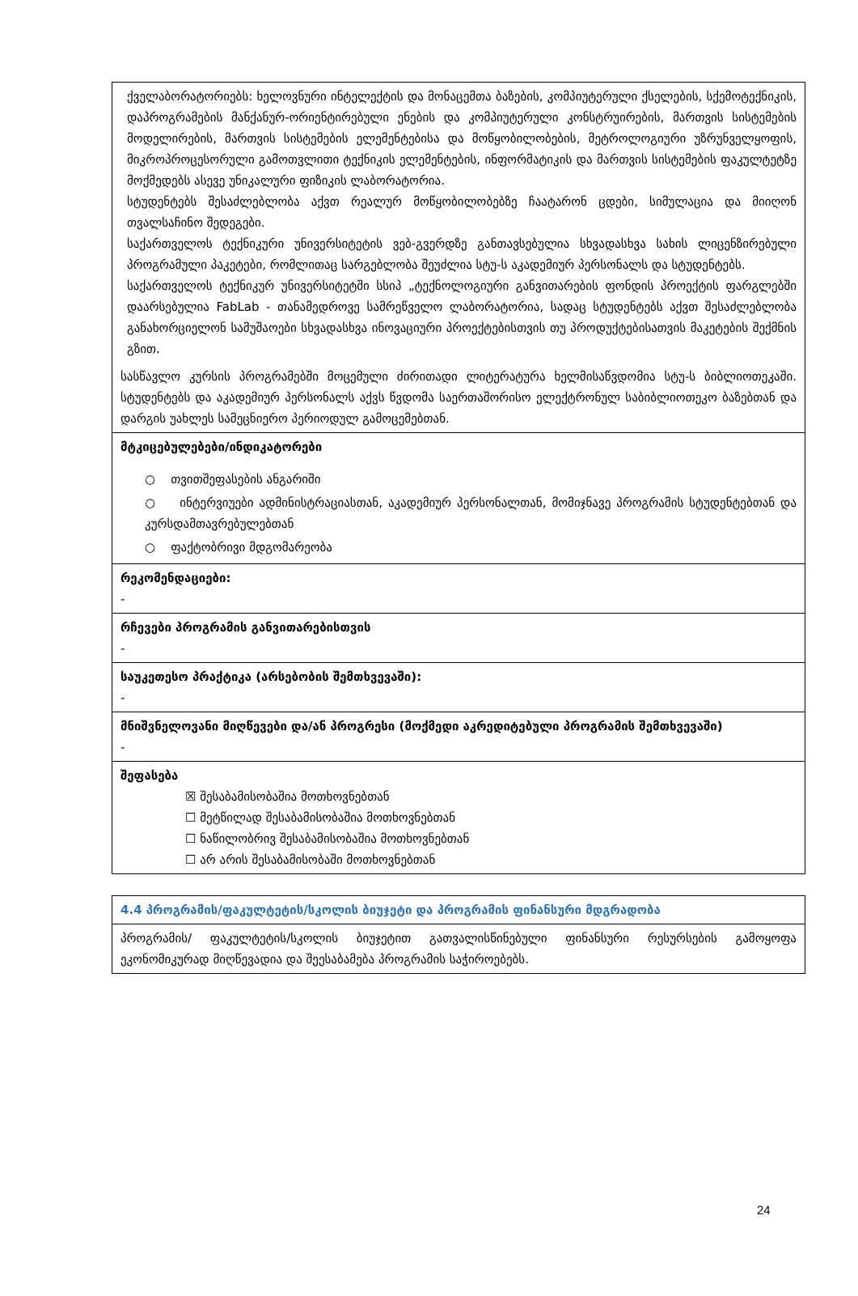| ქველაბორატორიებს: ხელოვნური ინტელექტის და მონაცემთა ბაზების, კომპიუტერული ქსელების, სქემოტექნიკის, დაპროგრამების მანქანურ-ორიენტირებული ენების და კომპიუტერული კონსტრუირების, მართვის სისტემების მოდელირების, მართვის სისტემების ელემენტებისა და მოწყობილობების, მეტროლოგიური უზრუნველყოფის, მიკროპროცესორული გამოთვლითი ტექნიკის ელემენტების, ინფორმატიკის და მართვის სისტემების ფაკულტეტზე მოქმედებს ასევე უნიკალური ფიზიკის ლაბორატორია. სტუდენტებს შესაძლებლობა აქვთ რეალურ მოწყობილობებზე ჩაატარონ ცდები, სიმულაცია და მიიღონ თვალსაჩინო შედეგები. საქართველოს ტექნიკური უნივერსიტეტის ვებ-გვერდზე განთავსებულია სხვადასხვა სახის ლიცენზირებული პროგრამული პაკეტები, რომლითაც სარგებლობა შეუძლია სტუ-ს აკადემიურ პერსონალს და სტუდენტებს. საქართველოს ტექნიკურ უნივერსიტეტში სსიპ „ტექნოლოგიური განვითარების ფონდის პროექტის ფარგლებში დაარსებულია FabLab - თანამედროვე სამრეწველო ლაბორატორია, სადაც სტუდენტებს აქვთ შესაძლებლობა განახორციელონ სამუშაოები სხვადასხვა ინოვაციური პროექტებისთვის თუ პროდუქტებისათვის მაკეტების შექმნის გზით. სასწავლო კურსის პროგრამებში მოცემული ძირითადი ლიტერატურა ხელმისაწვდომია სტუ-ს ბიბლიოთეკაში. სტუდენტებს და აკადემიურ პერსონალს აქვს წვდომა საერთაშორისო ელექტრონულ საბიბლიოთეკო ბაზებთან და დარგის უახლეს სამეცნიერო პერიოდულ გამოცემებთან. |
| მტკიცებულებები/ინდიკატორები ○ თვითშეფასების ანგარიში ○ ინტერვიუები ადმინისტრაციასთან, აკადემიურ პერსონალთან, მომიჯნავე პროგრამის სტუდენტებთან და კურსდამთავრებულებთან ○ ფაქტობრივი მდგომარეობა |
| რეკომენდაციები: - |
| რჩევები პროგრამის განვითარებისთვის - |
| საუკეთესო პრაქტიკა (არსებობის შემთხვევაში): - |
| მნიშვნელოვანი მიღწევები და/ან პროგრესი (მოქმედი აკრედიტებული პროგრამის შემთხვევაში) - |
| შეფასება ☒ შესაბამისობაშია მოთხოვნებთან ☐ მეტწილად შესაბამისობაშია მოთხოვნებთან ☐ ნაწილობრივ შესაბამისობაშია მოთხოვნებთან ☐ არ არის შესაბამისობაში მოთხოვნებთან |
| 4.4 პროგრამის/ფაკულტეტის/სკოლის ბიუჯეტი და პროგრამის ფინანსური მდგრადობა |
| პროგრამის/ ფაკულტეტის/სკოლის ბიუჯეტით გათვალისწინებული ფინანსური რესურსების გამოყოფა ეკონომიკურად მიღწევადია და შეესაბამება პროგრამის საჭიროებებს. |
24